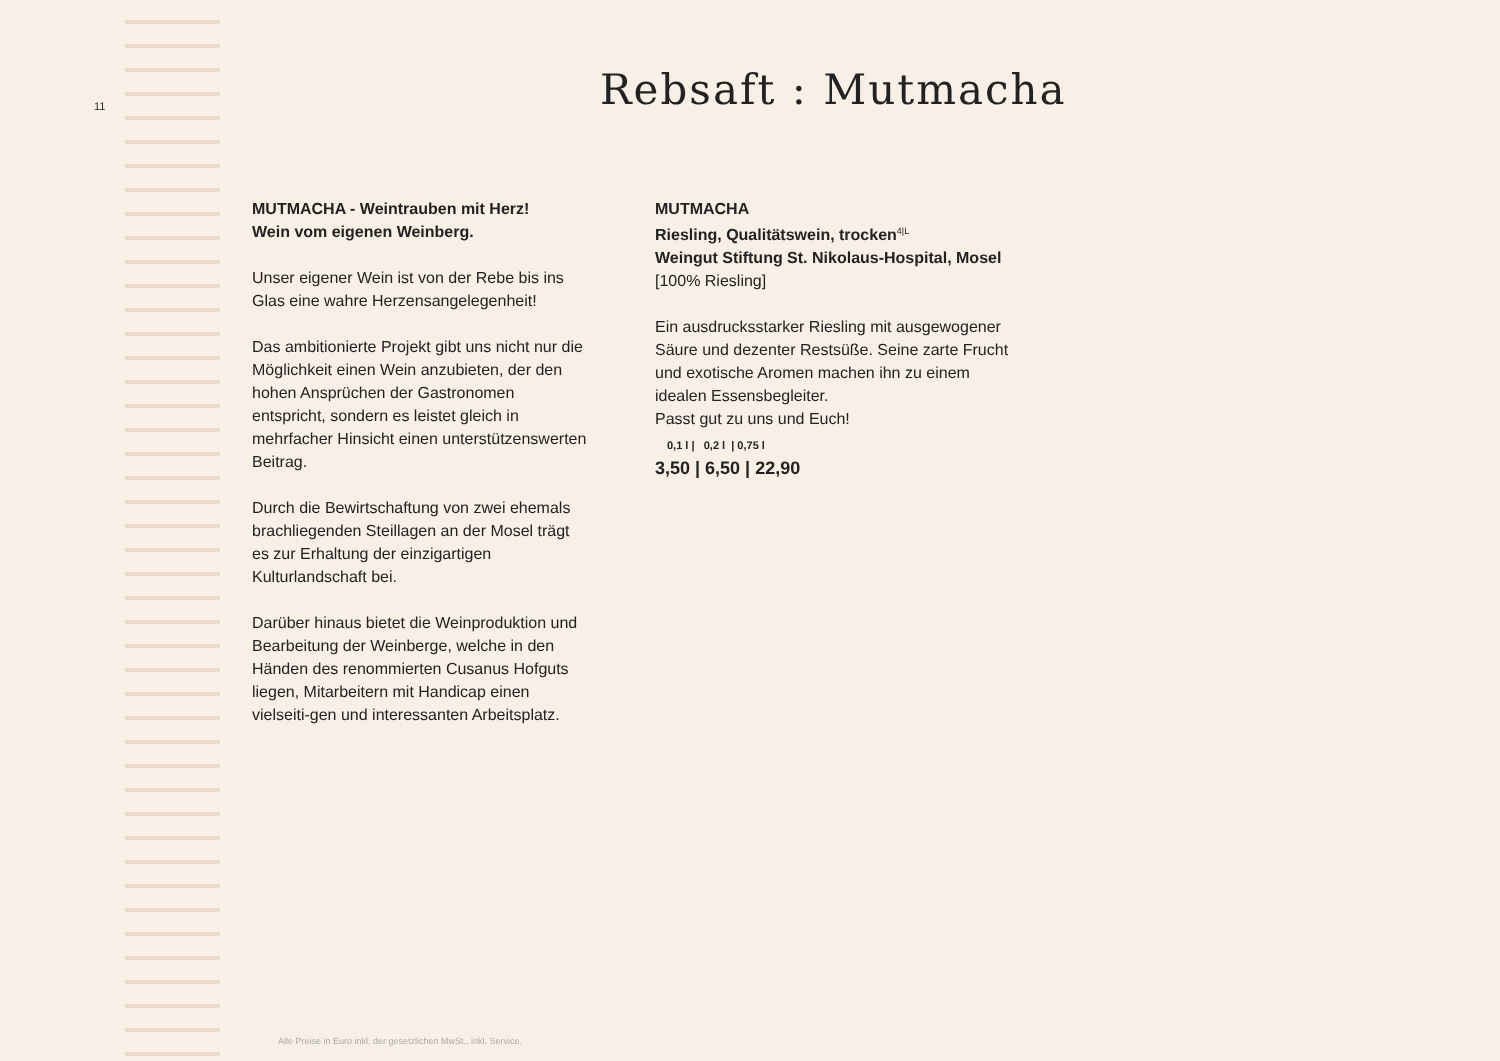11 Rebsaft : Mutmacha
MUTMACHA - Weintrauben mit Herz!
Wein vom eigenen Weinberg.
Unser eigener Wein ist von der Rebe bis ins Glas eine wahre Herzensangelegenheit!
Das ambitionierte Projekt gibt uns nicht nur die Möglichkeit einen Wein anzubieten, der den hohen Ansprüchen der Gastronomen entspricht, sondern es leistet gleich in mehrfacher Hinsicht einen unterstützenswerten Beitrag.
Durch die Bewirtschaftung von zwei ehemals brachliegenden Steillagen an der Mosel trägt es zur Erhaltung der einzigartigen Kulturlandschaft bei.
Darüber hinaus bietet die Weinproduktion und Bearbeitung der Weinberge, welche in den Händen des renommierten Cusanus Hofguts liegen, Mitarbeitern mit Handicap einen vielseiti-gen und interessanten Arbeitsplatz.
MUTMACHA
Riesling, Qualitätswein, trocken<sup>4|L</sup>
Weingut Stiftung St. Nikolaus-Hospital, Mosel
[100% Riesling]
Ein ausdrucksstarker Riesling mit ausgewogener Säure und dezenter Restsüße. Seine zarte Frucht und exotische Aromen machen ihn zu einem idealen Essensbegleiter.
Passt gut zu uns und Euch!
0,1 l | 0,2 l | 0,75 l
3,50 | 6,50 | 22,90
Alle Preise in Euro inkl. der gesetzlichen MwSt., inkl. Service.